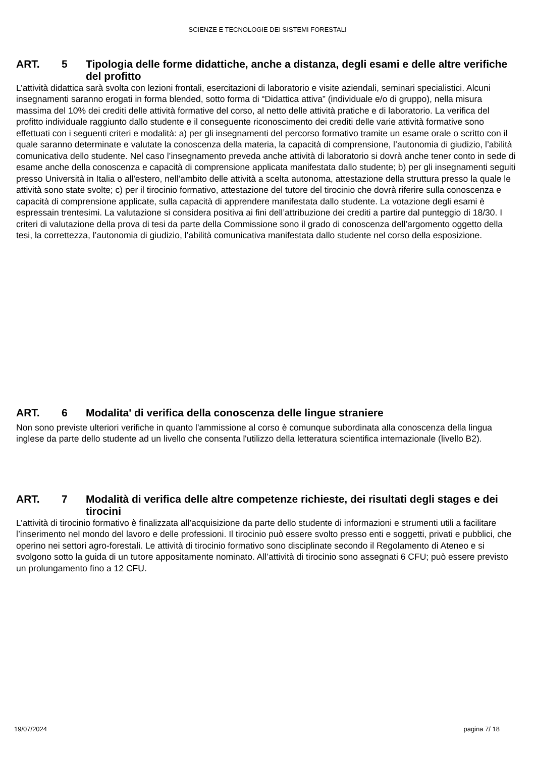SCIENZE E TECNOLOGIE DEI SISTEMI FORESTALI
ART. 5 Tipologia delle forme didattiche, anche a distanza, degli esami e delle altre verifiche del profitto
L’attività didattica sarà svolta con lezioni frontali, esercitazioni di laboratorio e visite aziendali, seminari specialistici. Alcuni insegnamenti saranno erogati in forma blended, sotto forma di “Didattica attiva” (individuale e/o di gruppo), nella misura massima del 10% dei crediti delle attività formative del corso, al netto delle attività pratiche e di laboratorio. La verifica del profitto individuale raggiunto dallo studente e il conseguente riconoscimento dei crediti delle varie attività formative sono effettuati con i seguenti criteri e modalità: a) per gli insegnamenti del percorso formativo tramite un esame orale o scritto con il quale saranno determinate e valutate la conoscenza della materia, la capacità di comprensione, l’autonomia di giudizio, l’abilità comunicativa dello studente. Nel caso l’insegnamento preveda anche attività di laboratorio si dovrà anche tener conto in sede di esame anche della conoscenza e capacità di comprensione applicata manifestata dallo studente; b) per gli insegnamenti seguiti presso Università in Italia o all'estero, nell’ambito delle attività a scelta autonoma, attestazione della struttura presso la quale le attività sono state svolte; c) per il tirocinio formativo, attestazione del tutore del tirocinio che dovrà riferire sulla conoscenza e capacità di comprensione applicate, sulla capacità di apprendere manifestata dallo studente. La votazione degli esami è espressain trentesimi. La valutazione si considera positiva ai fini dell’attribuzione dei crediti a partire dal punteggio di 18/30. I criteri di valutazione della prova di tesi da parte della Commissione sono il grado di conoscenza dell’argomento oggetto della tesi, la correttezza, l’autonomia di giudizio, l’abilità comunicativa manifestata dallo studente nel corso della esposizione.
ART. 6 Modalita' di verifica della conoscenza delle lingue straniere
Non sono previste ulteriori verifiche in quanto l'ammissione al corso è comunque subordinata alla conoscenza della lingua inglese da parte dello studente ad un livello che consenta l'utilizzo della letteratura scientifica internazionale (livello B2).
ART. 7 Modalità di verifica delle altre competenze richieste, dei risultati degli stages e dei tirocini
L’attività di tirocinio formativo è finalizzata all’acquisizione da parte dello studente di informazioni e strumenti utili a facilitare l’inserimento nel mondo del lavoro e delle professioni. Il tirocinio può essere svolto presso enti e soggetti, privati e pubblici, che operino nei settori agro-forestali. Le attività di tirocinio formativo sono disciplinate secondo il Regolamento di Ateneo e si svolgono sotto la guida di un tutore appositamente nominato. All’attività di tirocinio sono assegnati 6 CFU; può essere previsto un prolungamento fino a 12 CFU.
19/07/2024 pagina 7/ 18